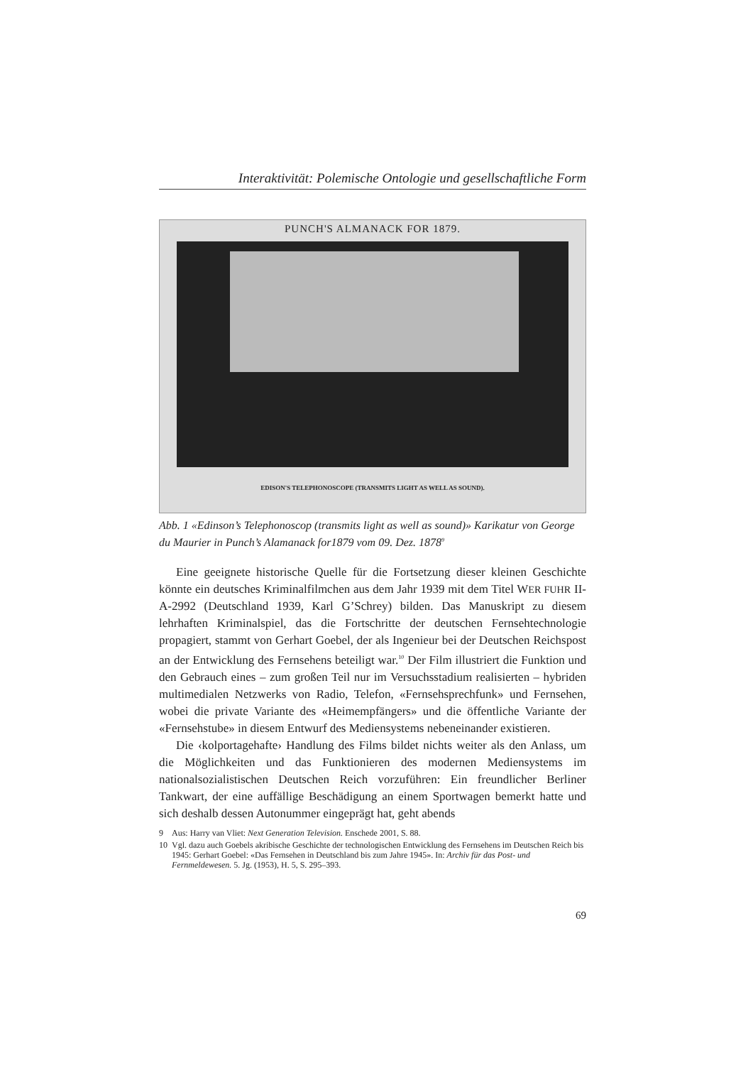Interaktivität: Polemische Ontologie und gesellschaftliche Form
PUNCH'S ALMANACK FOR 1879.
EDISON'S TELEPHONOSCOPE (TRANSMITS LIGHT AS WELL AS SOUND).
Abb. 1 «Edinson’s Telephonoscop (transmits light as well as sound)» Karikatur von George du Maurier in Punch’s Alamanack for1879 vom 09. Dez. 1878<sup>9</sup>
Eine geeignete historische Quelle für die Fortsetzung dieser kleinen Geschichte könnte ein deutsches Kriminalfilmchen aus dem Jahr 1939 mit dem Titel WER FUHR II-A-2992 (Deutschland 1939, Karl G’Schrey) bilden. Das Manuskript zu diesem lehrhaften Kriminalspiel, das die Fortschritte der deutschen Fernsehtechnologie propagiert, stammt von Gerhart Goebel, der als Ingenieur bei der Deutschen Reichspost an der Entwicklung des Fernsehens beteiligt war.<sup>10</sup> Der Film illustriert die Funktion und den Gebrauch eines – zum großen Teil nur im Versuchsstadium realisierten – hybriden multimedialen Netzwerks von Radio, Telefon, «Fernsehsprechfunk» und Fernsehen, wobei die private Variante des «Heimempfängers» und die öffentliche Variante der «Fernsehstube» in diesem Entwurf des Mediensystems nebeneinander existieren.
Die ‹kolportagehafte› Handlung des Films bildet nichts weiter als den Anlass, um die Möglichkeiten und das Funktionieren des modernen Mediensystems im nationalsozialistischen Deutschen Reich vorzuführen: Ein freundlicher Berliner Tankwart, der eine auffällige Beschädigung an einem Sportwagen bemerkt hatte und sich deshalb dessen Autonummer eingeprägt hat, geht abends
9 Aus: Harry van Vliet: Next Generation Television. Enschede 2001, S. 88.
10 Vgl. dazu auch Goebels akribische Geschichte der technologischen Entwicklung des Fernsehens im Deutschen Reich bis 1945: Gerhart Goebel: «Das Fernsehen in Deutschland bis zum Jahre 1945». In: Archiv für das Post- und Fernmeldewesen. 5. Jg. (1953), H. 5, S. 295–393.
69